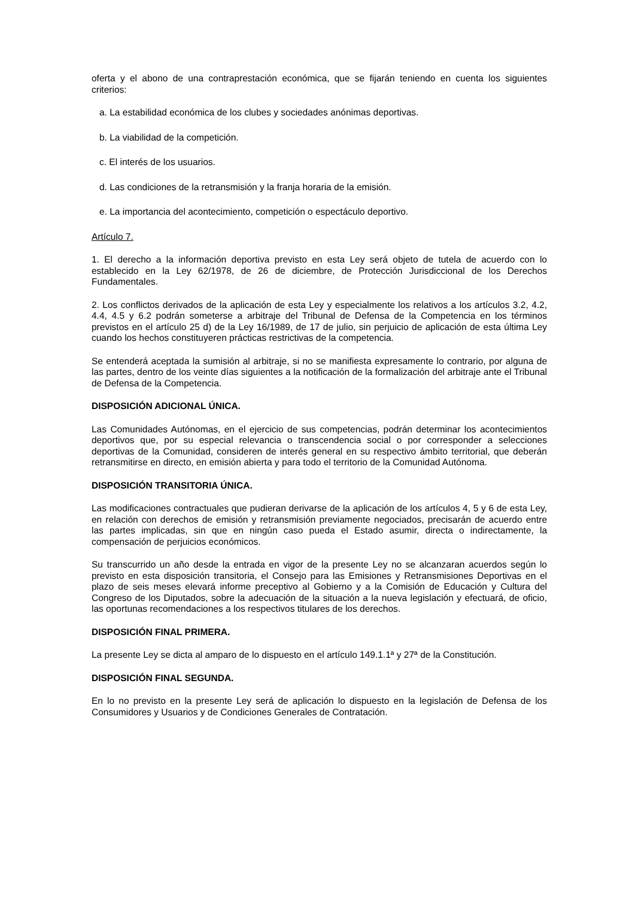oferta y el abono de una contraprestación económica, que se fijarán teniendo en cuenta los siguientes criterios:
a. La estabilidad económica de los clubes y sociedades anónimas deportivas.
b. La viabilidad de la competición.
c. El interés de los usuarios.
d. Las condiciones de la retransmisión y la franja horaria de la emisión.
e. La importancia del acontecimiento, competición o espectáculo deportivo.
Artículo 7.
1. El derecho a la información deportiva previsto en esta Ley será objeto de tutela de acuerdo con lo establecido en la Ley 62/1978, de 26 de diciembre, de Protección Jurisdiccional de los Derechos Fundamentales.
2. Los conflictos derivados de la aplicación de esta Ley y especialmente los relativos a los artículos 3.2, 4.2, 4.4, 4.5 y 6.2 podrán someterse a arbitraje del Tribunal de Defensa de la Competencia en los términos previstos en el artículo 25 d) de la Ley 16/1989, de 17 de julio, sin perjuicio de aplicación de esta última Ley cuando los hechos constituyeren prácticas restrictivas de la competencia.
Se entenderá aceptada la sumisión al arbitraje, si no se manifiesta expresamente lo contrario, por alguna de las partes, dentro de los veinte días siguientes a la notificación de la formalización del arbitraje ante el Tribunal de Defensa de la Competencia.
DISPOSICIÓN ADICIONAL ÚNICA.
Las Comunidades Autónomas, en el ejercicio de sus competencias, podrán determinar los acontecimientos deportivos que, por su especial relevancia o transcendencia social o por corresponder a selecciones deportivas de la Comunidad, consideren de interés general en su respectivo ámbito territorial, que deberán retransmitirse en directo, en emisión abierta y para todo el territorio de la Comunidad Autónoma.
DISPOSICIÓN TRANSITORIA ÚNICA.
Las modificaciones contractuales que pudieran derivarse de la aplicación de los artículos 4, 5 y 6 de esta Ley, en relación con derechos de emisión y retransmisión previamente negociados, precisarán de acuerdo entre las partes implicadas, sin que en ningún caso pueda el Estado asumir, directa o indirectamente, la compensación de perjuicios económicos.
Su transcurrido un año desde la entrada en vigor de la presente Ley no se alcanzaran acuerdos según lo previsto en esta disposición transitoria, el Consejo para las Emisiones y Retransmisiones Deportivas en el plazo de seis meses elevará informe preceptivo al Gobierno y a la Comisión de Educación y Cultura del Congreso de los Diputados, sobre la adecuación de la situación a la nueva legislación y efectuará, de oficio, las oportunas recomendaciones a los respectivos titulares de los derechos.
DISPOSICIÓN FINAL PRIMERA.
La presente Ley se dicta al amparo de lo dispuesto en el artículo 149.1.1ª y 27ª de la Constitución.
DISPOSICIÓN FINAL SEGUNDA.
En lo no previsto en la presente Ley será de aplicación lo dispuesto en la legislación de Defensa de los Consumidores y Usuarios y de Condiciones Generales de Contratación.